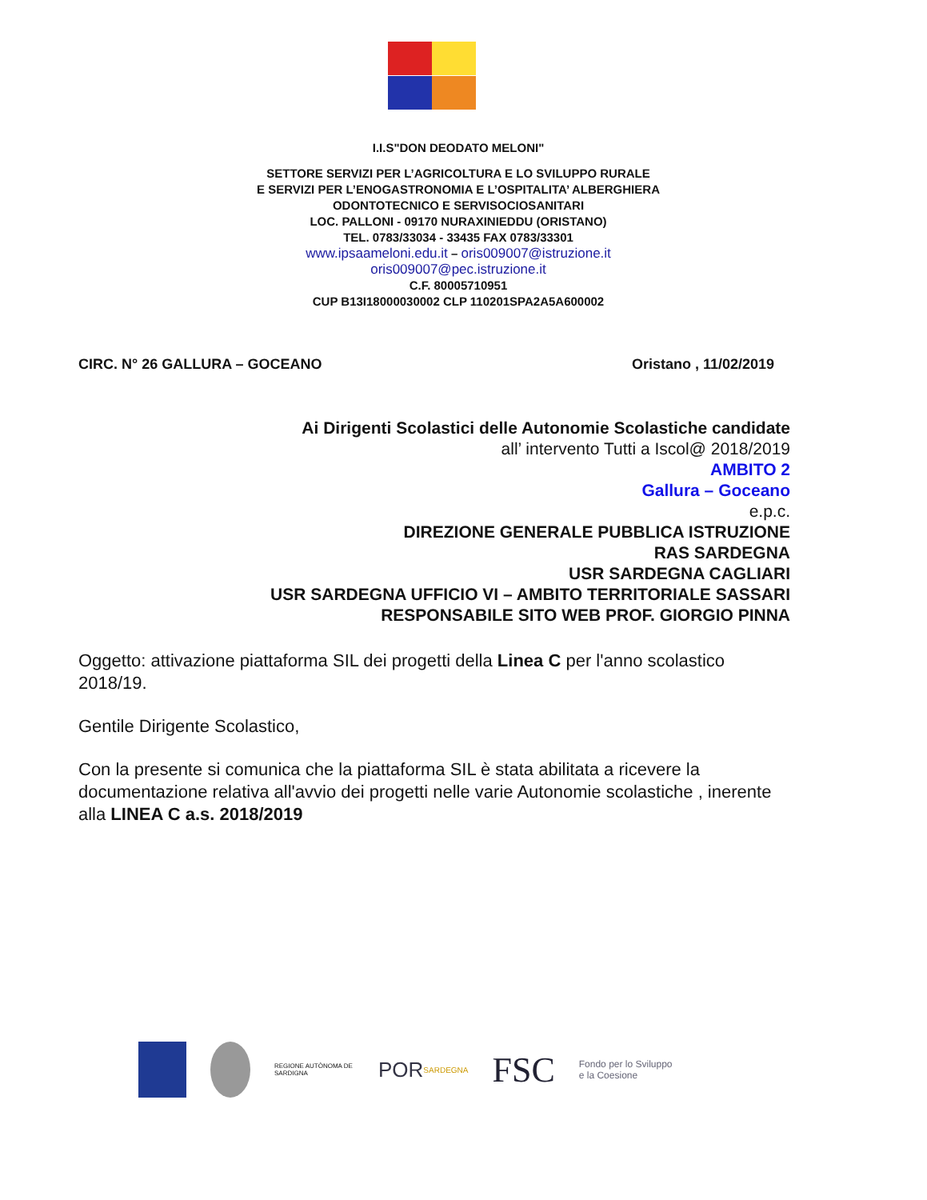I.I.S"DON DEODATO MELONI"
SETTORE SERVIZI PER L’AGRICOLTURA E LO SVILUPPO RURALE
E SERVIZI PER L’ENOGASTRONOMIA E L’OSPITALITA’ ALBERGHIERA
ODONTOTECNICO E SERVISOCIOSANITARI
LOC. PALLONI - 09170 NURAXINIEDDU (ORISTANO)
TEL. 0783/33034 - 33435 FAX 0783/33301
www.ipsaameloni.edu.it – oris009007@istruzione.it
oris009007@pec.istruzione.it
C.F. 80005710951
CUP B13I18000030002 CLP 110201SPA2A5A600002
CIRC. N° 26 GALLURA – GOCEANO Oristano , 11/02/2019
Ai Dirigenti Scolastici delle Autonomie Scolastiche candidate
all’ intervento Tutti a Iscol@ 2018/2019
AMBITO 2
Gallura – Goceano
e.p.c.
DIREZIONE GENERALE PUBBLICA ISTRUZIONE
RAS SARDEGNA
USR SARDEGNA CAGLIARI
USR SARDEGNA UFFICIO VI – AMBITO TERRITORIALE SASSARI
RESPONSABILE SITO WEB PROF. GIORGIO PINNA
Oggetto: attivazione piattaforma SIL dei progetti della Linea C per l'anno scolastico 2018/19.
Gentile Dirigente Scolastico,
Con la presente si comunica che la piattaforma SIL è stata abilitata a ricevere la documentazione relativa all'avvio dei progetti nelle varie Autonomie scolastiche , inerente alla LINEA C a.s. 2018/2019
REGIONE AUTÒNOMA DE SARDIGNA
POR SARDEGNA
FSC
Fondo per lo Sviluppo
e la Coesione